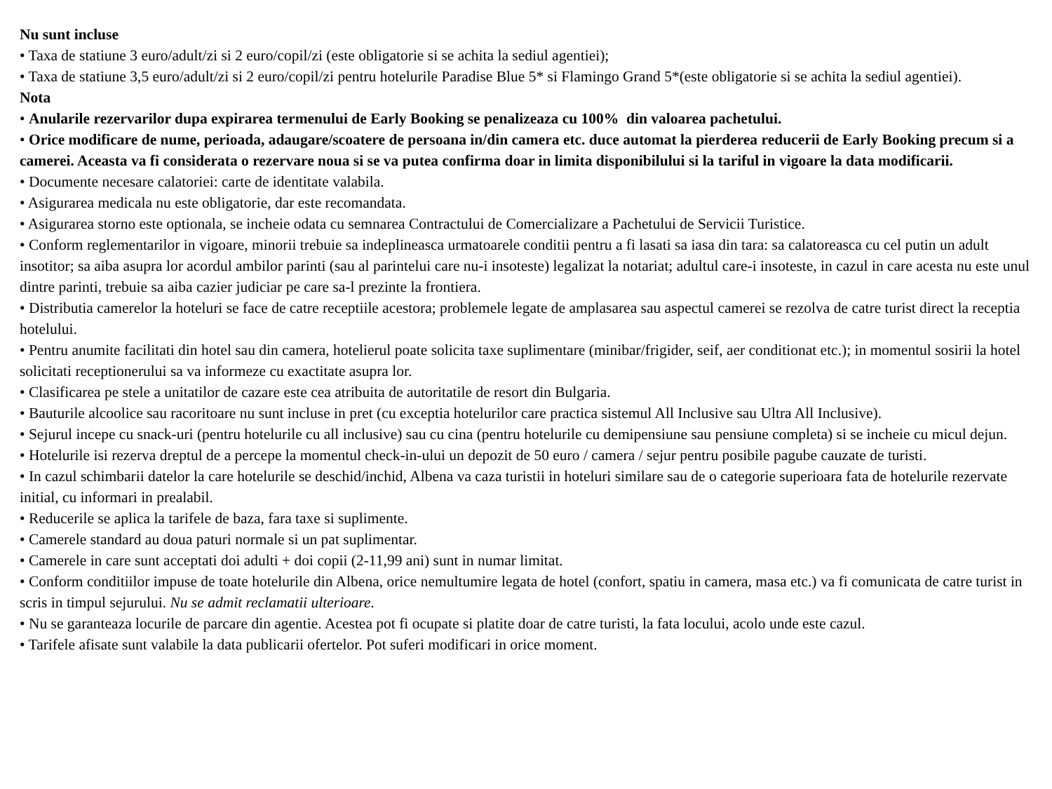Nu sunt incluse
• Taxa de statiune 3 euro/adult/zi si 2 euro/copil/zi (este obligatorie si se achita la sediul agentiei);
• Taxa de statiune 3,5 euro/adult/zi si 2 euro/copil/zi pentru hotelurile Paradise Blue 5* si Flamingo Grand 5*(este obligatorie si se achita la sediul agentiei).
Nota
• Anularile rezervarilor dupa expirarea termenului de Early Booking se penalizeaza cu 100% din valoarea pachetului.
• Orice modificare de nume, perioada, adaugare/scoatere de persoana in/din camera etc. duce automat la pierderea reducerii de Early Booking precum si a camerei. Aceasta va fi considerata o rezervare noua si se va putea confirma doar in limita disponibilului si la tariful in vigoare la data modificarii.
• Documente necesare calatoriei: carte de identitate valabila.
• Asigurarea medicala nu este obligatorie, dar este recomandata.
• Asigurarea storno este optionala, se incheie odata cu semnarea Contractului de Comercializare a Pachetului de Servicii Turistice.
• Conform reglementarilor in vigoare, minorii trebuie sa indeplineasca urmatoarele conditii pentru a fi lasati sa iasa din tara: sa calatoreasca cu cel putin un adult insotitor; sa aiba asupra lor acordul ambilor parinti (sau al parintelui care nu-i insoteste) legalizat la notariat; adultul care-i insoteste, in cazul in care acesta nu este unul dintre parinti, trebuie sa aiba cazier judiciar pe care sa-l prezinte la frontiera.
• Distributia camerelor la hoteluri se face de catre receptiile acestora; problemele legate de amplasarea sau aspectul camerei se rezolva de catre turist direct la receptia hotelului.
• Pentru anumite facilitati din hotel sau din camera, hotelierul poate solicita taxe suplimentare (minibar/frigider, seif, aer conditionat etc.); in momentul sosirii la hotel solicitati receptionerului sa va informeze cu exactitate asupra lor.
• Clasificarea pe stele a unitatilor de cazare este cea atribuita de autoritatile de resort din Bulgaria.
• Bauturile alcoolice sau racoritoare nu sunt incluse in pret (cu exceptia hotelurilor care practica sistemul All Inclusive sau Ultra All Inclusive).
• Sejurul incepe cu snack-uri (pentru hotelurile cu all inclusive) sau cu cina (pentru hotelurile cu demipensiune sau pensiune completa) si se incheie cu micul dejun.
• Hotelurile isi rezerva dreptul de a percepe la momentul check-in-ului un depozit de 50 euro / camera / sejur pentru posibile pagube cauzate de turisti.
• In cazul schimbarii datelor la care hotelurile se deschid/inchid, Albena va caza turistii in hoteluri similare sau de o categorie superioara fata de hotelurile rezervate initial, cu informari in prealabil.
• Reducerile se aplica la tarifele de baza, fara taxe si suplimente.
• Camerele standard au doua paturi normale si un pat suplimentar.
• Camerele in care sunt acceptati doi adulti + doi copii (2-11,99 ani) sunt in numar limitat.
• Conform conditiilor impuse de toate hotelurile din Albena, orice nemultumire legata de hotel (confort, spatiu in camera, masa etc.) va fi comunicata de catre turist in scris in timpul sejurului. Nu se admit reclamatii ulterioare.
• Nu se garanteaza locurile de parcare din agentie. Acestea pot fi ocupate si platite doar de catre turisti, la fata locului, acolo unde este cazul.
• Tarifele afisate sunt valabile la data publicarii ofertelor. Pot suferi modificari in orice moment.